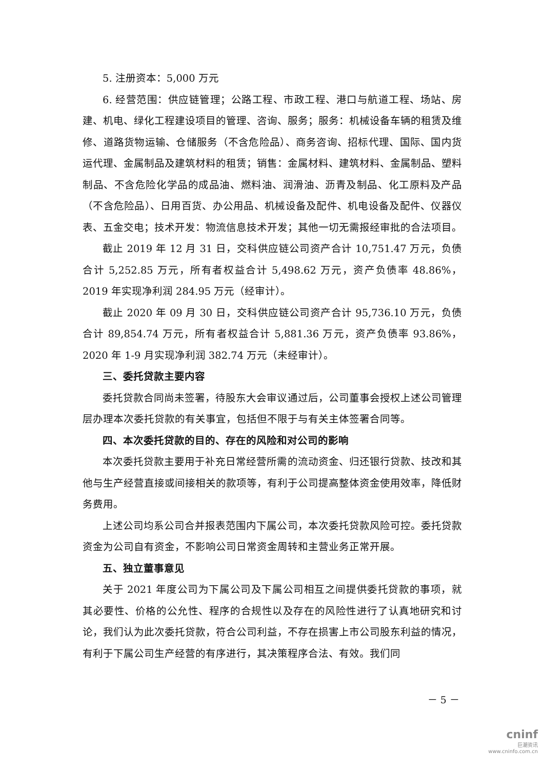5. 注册资本：5,000 万元
6. 经营范围：供应链管理；公路工程、市政工程、港口与航道工程、场站、房建、机电、绿化工程建设项目的管理、咨询、服务；服务：机械设备车辆的租赁及维修、道路货物运输、仓储服务（不含危险品）、商务咨询、招标代理、国际、国内货运代理、金属制品及建筑材料的租赁；销售：金属材料、建筑材料、金属制品、塑料制品、不含危险化学品的成品油、燃料油、润滑油、沥青及制品、化工原料及产品（不含危险品）、日用百货、办公用品、机械设备及配件、机电设备及配件、仪器仪表、五金交电；技术开发：物流信息技术开发；其他一切无需报经审批的合法项目。
截止 2019 年 12 月 31 日，交科供应链公司资产合计 10,751.47 万元，负债合计 5,252.85 万元，所有者权益合计 5,498.62 万元，资产负债率 48.86%，2019 年实现净利润 284.95 万元（经审计）。
截止 2020 年 09 月 30 日，交科供应链公司资产合计 95,736.10 万元，负债合计 89,854.74 万元，所有者权益合计 5,881.36 万元，资产负债率 93.86%，2020 年 1-9 月实现净利润 382.74 万元（未经审计）。
三、委托贷款主要内容
委托贷款合同尚未签署，待股东大会审议通过后，公司董事会授权上述公司管理层办理本次委托贷款的有关事宜，包括但不限于与有关主体签署合同等。
四、本次委托贷款的目的、存在的风险和对公司的影响
本次委托贷款主要用于补充日常经营所需的流动资金、归还银行贷款、技改和其他与生产经营直接或间接相关的款项等，有利于公司提高整体资金使用效率，降低财务费用。
上述公司均系公司合并报表范围内下属公司，本次委托贷款风险可控。委托贷款资金为公司自有资金，不影响公司日常资金周转和主营业务正常开展。
五、独立董事意见
关于 2021 年度公司为下属公司及下属公司相互之间提供委托贷款的事项，就其必要性、价格的公允性、程序的合规性以及存在的风险性进行了认真地研究和讨论，我们认为此次委托贷款，符合公司利益，不存在损害上市公司股东利益的情况，有利于下属公司生产经营的有序进行，其决策程序合法、有效。我们同
－ 5 －
cninf
巨潮资讯
www.cninfo.com.cn